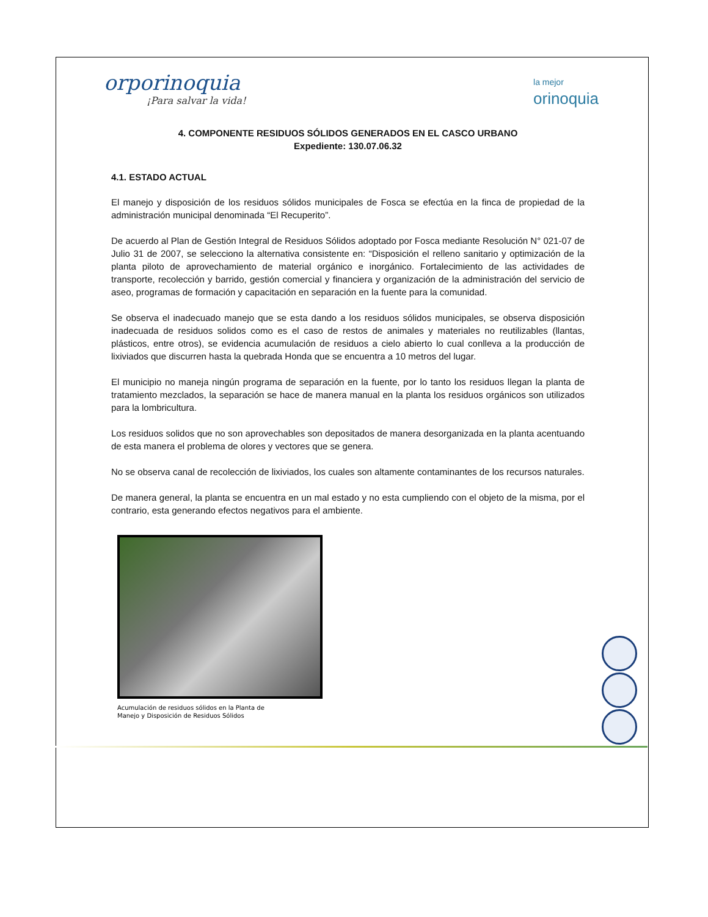orporinoquia
¡Para salvar la vida!
la mejor
orinoquia
4. COMPONENTE RESIDUOS SÓLIDOS GENERADOS EN EL CASCO URBANO
Expediente: 130.07.06.32
4.1. ESTADO ACTUAL
El manejo y disposición de los residuos sólidos municipales de Fosca se efectúa en la finca de propiedad de la administración municipal denominada “El Recuperito”.
De acuerdo al Plan de Gestión Integral de Residuos Sólidos adoptado por Fosca mediante Resolución N° 021-07 de Julio 31 de 2007, se selecciono la alternativa consistente en: “Disposición el relleno sanitario y optimización de la planta piloto de aprovechamiento de material orgánico e inorgánico. Fortalecimiento de las actividades de transporte, recolección y barrido, gestión comercial y financiera y organización de la administración del servicio de aseo, programas de formación y capacitación en separación en la fuente para la comunidad.
Se observa el inadecuado manejo que se esta dando a los residuos sólidos municipales, se observa disposición inadecuada de residuos solidos como es el caso de restos de animales y materiales no reutilizables (llantas, plásticos, entre otros), se evidencia acumulación de residuos a cielo abierto lo cual conlleva a la producción de lixiviados que discurren hasta la quebrada Honda que se encuentra a 10 metros del lugar.
El municipio no maneja ningún programa de separación en la fuente, por lo tanto los residuos llegan la planta de tratamiento mezclados, la separación se hace de manera manual en la planta los residuos orgánicos son utilizados para la lombricultura.
Los residuos solidos que no son aprovechables son depositados de manera desorganizada en la planta acentuando de esta manera el problema de olores y vectores que se genera.
No se observa canal de recolección de lixiviados, los cuales son altamente contaminantes de los recursos naturales.
De manera general, la planta se encuentra en un mal estado y no esta cumpliendo con el objeto de la misma, por el contrario, esta generando efectos negativos para el ambiente.
Acumulación de residuos sólidos en la Planta de Manejo y Disposición de Residuos Sólidos